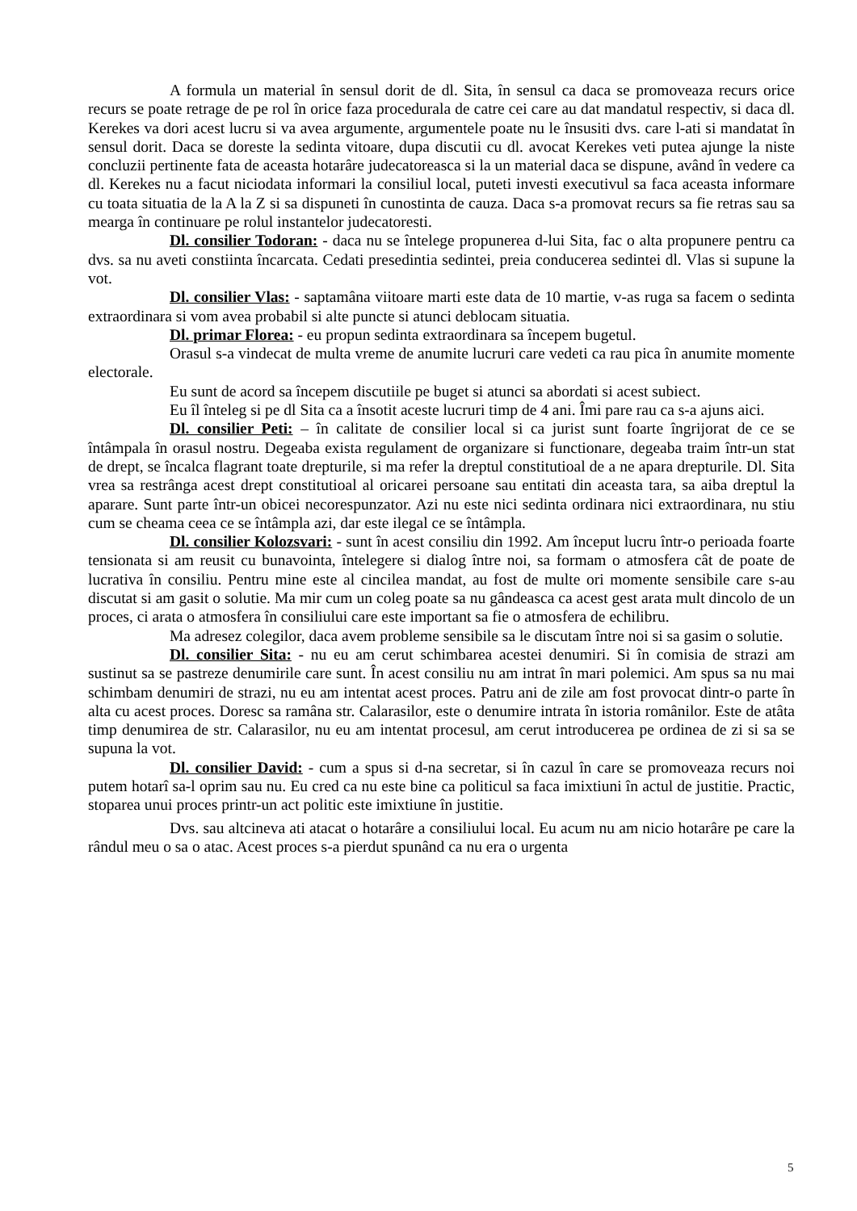A formula un material în sensul dorit de dl. Sita, în sensul ca daca se promoveaza recurs orice recurs se poate retrage de pe rol în orice faza procedurala de catre cei care au dat mandatul respectiv, si daca dl. Kerekes va dori acest lucru si va avea argumente, argumentele poate nu le însusiti dvs. care l-ati si mandatat în sensul dorit. Daca se doreste la sedinta vitoare, dupa discutii cu dl. avocat Kerekes veti putea ajunge la niste concluzii pertinente fata de aceasta hotarâre judecatoreasca si la un material daca se dispune, având în vedere ca dl. Kerekes nu a facut niciodata informari la consiliul local, puteti investi executivul sa faca aceasta informare cu toata situatia de la A la Z si sa dispuneti în cunostinta de cauza. Daca s-a promovat recurs sa fie retras sau sa mearga în continuare pe rolul instantelor judecatoresti.
Dl. consilier Todoran: - daca nu se întelege propunerea d-lui Sita, fac o alta propunere pentru ca dvs. sa nu aveti constiinta încarcata. Cedati presedintia sedintei, preia conducerea sedintei dl. Vlas si supune la vot.
Dl. consilier Vlas: - saptamâna viitoare marti este data de 10 martie, v-as ruga sa facem o sedinta extraordinara si vom avea probabil si alte puncte si atunci deblocam situatia.
Dl. primar Florea: - eu propun sedinta extraordinara sa începem bugetul.
Orasul s-a vindecat de multa vreme de anumite lucruri care vedeti ca rau pica în anumite momente electorale.
Eu sunt de acord sa începem discutiile pe buget si atunci sa abordati si acest subiect.
Eu îl înteleg si pe dl Sita ca a însotit aceste lucruri timp de 4 ani. Îmi pare rau ca s-a ajuns aici.
Dl. consilier Peti: – în calitate de consilier local si ca jurist sunt foarte îngrijorat de ce se întâmpala în orasul nostru. Degeaba exista regulament de organizare si functionare, degeaba traim într-un stat de drept, se încalca flagrant toate drepturile, si ma refer la dreptul constitutioal de a ne apara drepturile. Dl. Sita vrea sa restrânga acest drept constitutioal al oricarei persoane sau entitati din aceasta tara, sa aiba dreptul la aparare. Sunt parte într-un obicei necorespunzator. Azi nu este nici sedinta ordinara nici extraordinara, nu stiu cum se cheama ceea ce se întâmpla azi, dar este ilegal ce se întâmpla.
Dl. consilier Kolozsvari: - sunt în acest consiliu din 1992. Am început lucru într-o perioada foarte tensionata si am reusit cu bunavointa, întelegere si dialog între noi, sa formam o atmosfera cât de poate de lucrativa în consiliu. Pentru mine este al cincilea mandat, au fost de multe ori momente sensibile care s-au discutat si am gasit o solutie. Ma mir cum un coleg poate sa nu gândeasca ca acest gest arata mult dincolo de un proces, ci arata o atmosfera în consiliului care este important sa fie o atmosfera de echilibru.
Ma adresez colegilor, daca avem probleme sensibile sa le discutam între noi si sa gasim o solutie.
Dl. consilier Sita: - nu eu am cerut schimbarea acestei denumiri. Si în comisia de strazi am sustinut sa se pastreze denumirile care sunt. În acest consiliu nu am intrat în mari polemici. Am spus sa nu mai schimbam denumiri de strazi, nu eu am intentat acest proces. Patru ani de zile am fost provocat dintr-o parte în alta cu acest proces. Doresc sa ramâna str. Calarasilor, este o denumire intrata în istoria românilor. Este de atâta timp denumirea de str. Calarasilor, nu eu am intentat procesul, am cerut introducerea pe ordinea de zi si sa se supuna la vot.
Dl. consilier David: - cum a spus si d-na secretar, si în cazul în care se promoveaza recurs noi putem hotarî sa-l oprim sau nu. Eu cred ca nu este bine ca politicul sa faca imixtiuni în actul de justitie. Practic, stoparea unui proces printr-un act politic este imixtiune în justitie.
Dvs. sau altcineva ati atacat o hotarâre a consiliului local. Eu acum nu am nicio hotarâre pe care la rândul meu o sa o atac. Acest proces s-a pierdut spunând ca nu era o urgenta
5